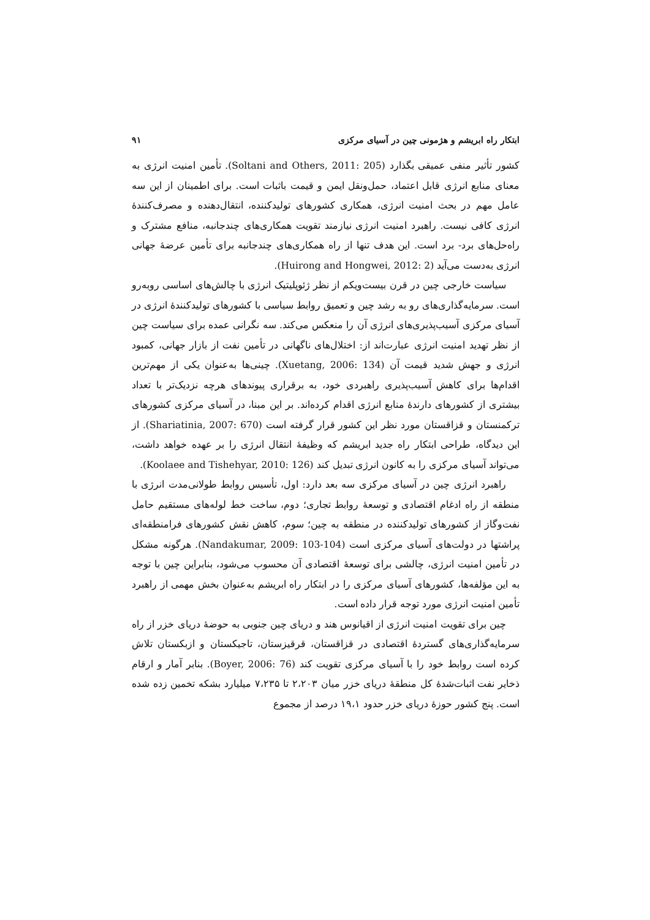ابتکار راه ابریشم و هژمونی چین در آسیای مرکزی ۹۱
کشور تأثیر منفی عمیقی بگذارد (Soltani and Others, 2011: 205). تأمین امنیت انرژی به معنای منابع انرژی قابل اعتماد، حمل‌ونقل ایمن و قیمت باثبات است. برای اطمینان از این سه عامل مهم در بحث امنیت انرژی، همکاری کشورهای تولیدکننده، انتقال‌دهنده و مصرف‌کنندهٔ انرژی کافی نیست. راهبرد امنیت انرژی نیازمند تقویت همکاری‌های چندجانبه، منافع مشترک و راه‌حل‌های برد- برد است. این هدف تنها از راه همکاری‌های چندجانبه برای تأمین عرضهٔ جهانی انرژی به‌دست می‌آید (Huirong and Hongwei, 2012: 2).
سیاست خارجی چین در قرن بیست‌ویکم از نظر ژئوپلیتیک انرژی با چالش‌های اساسی روبه‌رو است. سرمایه‌گذاری‌های رو به رشد چین و تعمیق روابط سیاسی با کشورهای تولیدکنندهٔ انرژی در آسیای مرکزی آسیب‌پذیری‌های انرژی آن را منعکس می‌کند. سه نگرانی عمده برای سیاست چین از نظر تهدید امنیت انرژی عبارت‌اند از: اختلال‌های ناگهانی در تأمین نفت از بازار جهانی، کمبود انرژی و جهش شدید قیمت آن (Xuetang, 2006: 134). چینی‌ها به‌عنوان یکی از مهم‌ترین اقدام‌ها برای کاهش آسیب‌پذیری راهبردی خود، به برقراری پیوندهای هرچه نزدیک‌تر با تعداد بیشتری از کشورهای دارندهٔ منابع انرژی اقدام کرده‌اند. بر این مبنا، در آسیای مرکزی کشورهای ترکمنستان و قزاقستان مورد نظر این کشور قرار گرفته است (Shariatinia, 2007: 670). از این دیدگاه، طراحی ابتکار راه جدید ابریشم که وظیفهٔ انتقال انرژی را بر عهده خواهد داشت، می‌تواند آسیای مرکزی را به کانون انرژی تبدیل کند (Koolaee and Tishehyar, 2010: 126).
راهبرد انرژی چین در آسیای مرکزی سه بعد دارد: اول، تأسیس روابط طولانی‌مدت انرژی با منطقه از راه ادغام اقتصادی و توسعهٔ روابط تجاری؛ دوم، ساخت خط لوله‌های مستقیم حامل نفت‌وگاز از کشورهای تولیدکننده در منطقه به چین؛ سوم، کاهش نقش کشورهای فرامنطقه‌ای پراشتها در دولت‌های آسیای مرکزی است (Nandakumar, 2009: 103-104). هرگونه مشکل در تأمین امنیت انرژی، چالشی برای توسعهٔ اقتصادی آن محسوب می‌شود، بنابراین چین با توجه به این مؤلفه‌ها، کشورهای آسیای مرکزی را در ابتکار راه ابریشم به‌عنوان بخش مهمی از راهبرد تأمین امنیت انرژی مورد توجه قرار داده است.
چین برای تقویت امنیت انرژی از اقیانوس هند و دریای چین جنوبی به حوضهٔ دریای خزر از راه سرمایه‌گذاری‌های گستردهٔ اقتصادی در قزاقستان، قرقیزستان، تاجیکستان و ازبکستان تلاش کرده است روابط خود را با آسیای مرکزی تقویت کند (Boyer, 2006: 76). بنابر آمار و ارقام ذخایر نفت اثبات‌شدهٔ کل منطقهٔ دریای خزر میان ۲،۲۰۳ تا ۷،۲۳۵ میلیارد بشکه تخمین زده شده است. پنج کشور حوزهٔ دریای خزر حدود ۱۹،۱ درصد از مجموع